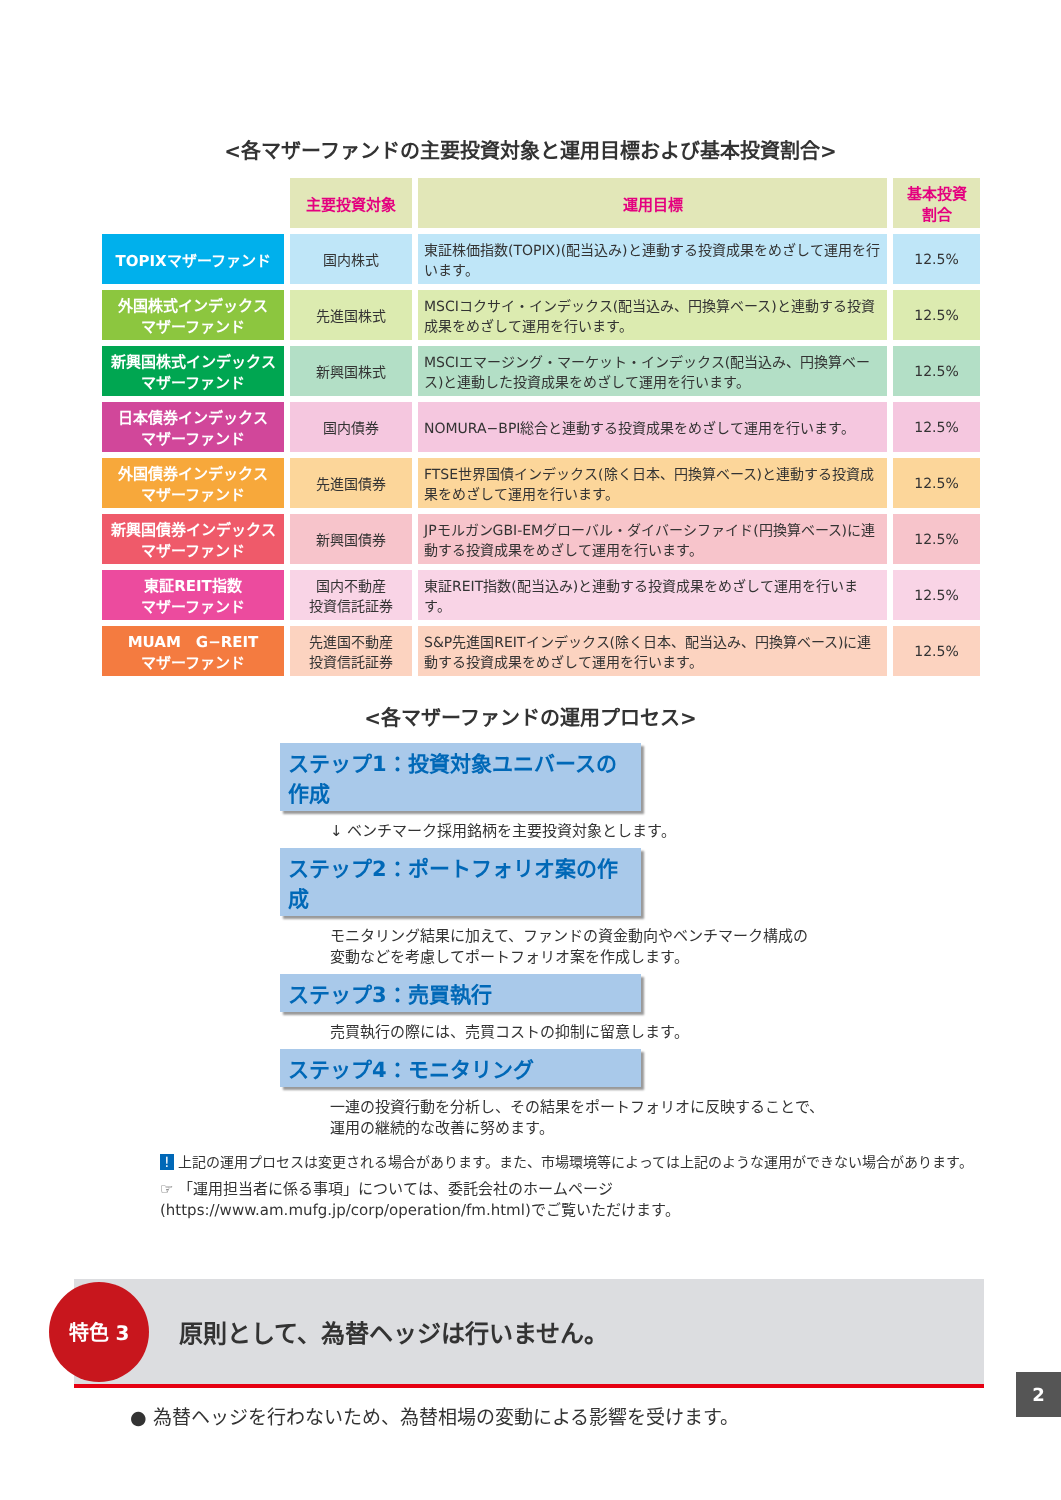<各マザーファンドの主要投資対象と運用目標および基本投資割合>
| | 主要投資対象 | 運用目標 | 基本投資 割合 |
| TOPIXマザーファンド | 国内株式 | 東証株価指数(TOPIX)(配当込み)と連動する投資成果をめざして運用を行います。 | 12.5% |
| 外国株式インデックス マザーファンド | 先進国株式 | MSCIコクサイ・インデックス(配当込み、円換算ベース)と連動する投資成果をめざして運用を行います。 | 12.5% |
| 新興国株式インデックス マザーファンド | 新興国株式 | MSCIエマージング・マーケット・インデックス(配当込み、円換算ベース)と連動した投資成果をめざして運用を行います。 | 12.5% |
| 日本債券インデックス マザーファンド | 国内債券 | NOMURA−BPI総合と連動する投資成果をめざして運用を行います。 | 12.5% |
| 外国債券インデックス マザーファンド | 先進国債券 | FTSE世界国債インデックス(除く日本、円換算ベース)と連動する投資成果をめざして運用を行います。 | 12.5% |
| 新興国債券インデックス マザーファンド | 新興国債券 | JPモルガンGBI-EMグローバル・ダイバーシファイド(円換算ベース)に連動する投資成果をめざして運用を行います。 | 12.5% |
| 東証REIT指数 マザーファンド | 国内不動産 投資信託証券 | 東証REIT指数(配当込み)と連動する投資成果をめざして運用を行います。 | 12.5% |
| MUAM G−REIT マザーファンド | 先進国不動産 投資信託証券 | S&P先進国REITインデックス(除く日本、配当込み、円換算ベース)に連動する投資成果をめざして運用を行います。 | 12.5% |
<各マザーファンドの運用プロセス>
ステップ1：投資対象ユニバースの作成
↓ ベンチマーク採用銘柄を主要投資対象とします。
ステップ2：ポートフォリオ案の作成
モニタリング結果に加えて、ファンドの資金動向やベンチマーク構成の
変動などを考慮してポートフォリオ案を作成します。
ステップ3：売買執行
売買執行の際には、売買コストの抑制に留意します。
ステップ4：モニタリング
一連の投資行動を分析し、その結果をポートフォリオに反映することで、
運用の継続的な改善に努めます。
! 上記の運用プロセスは変更される場合があります。また、市場環境等によっては上記のような運用ができない場合があります。
☞ 「運用担当者に係る事項」については、委託会社のホームページ(https://www.am.mufg.jp/corp/operation/fm.html)でご覧いただけます。
特色 3
原則として、為替ヘッジは行いません。
● 為替ヘッジを行わないため、為替相場の変動による影響を受けます。
2